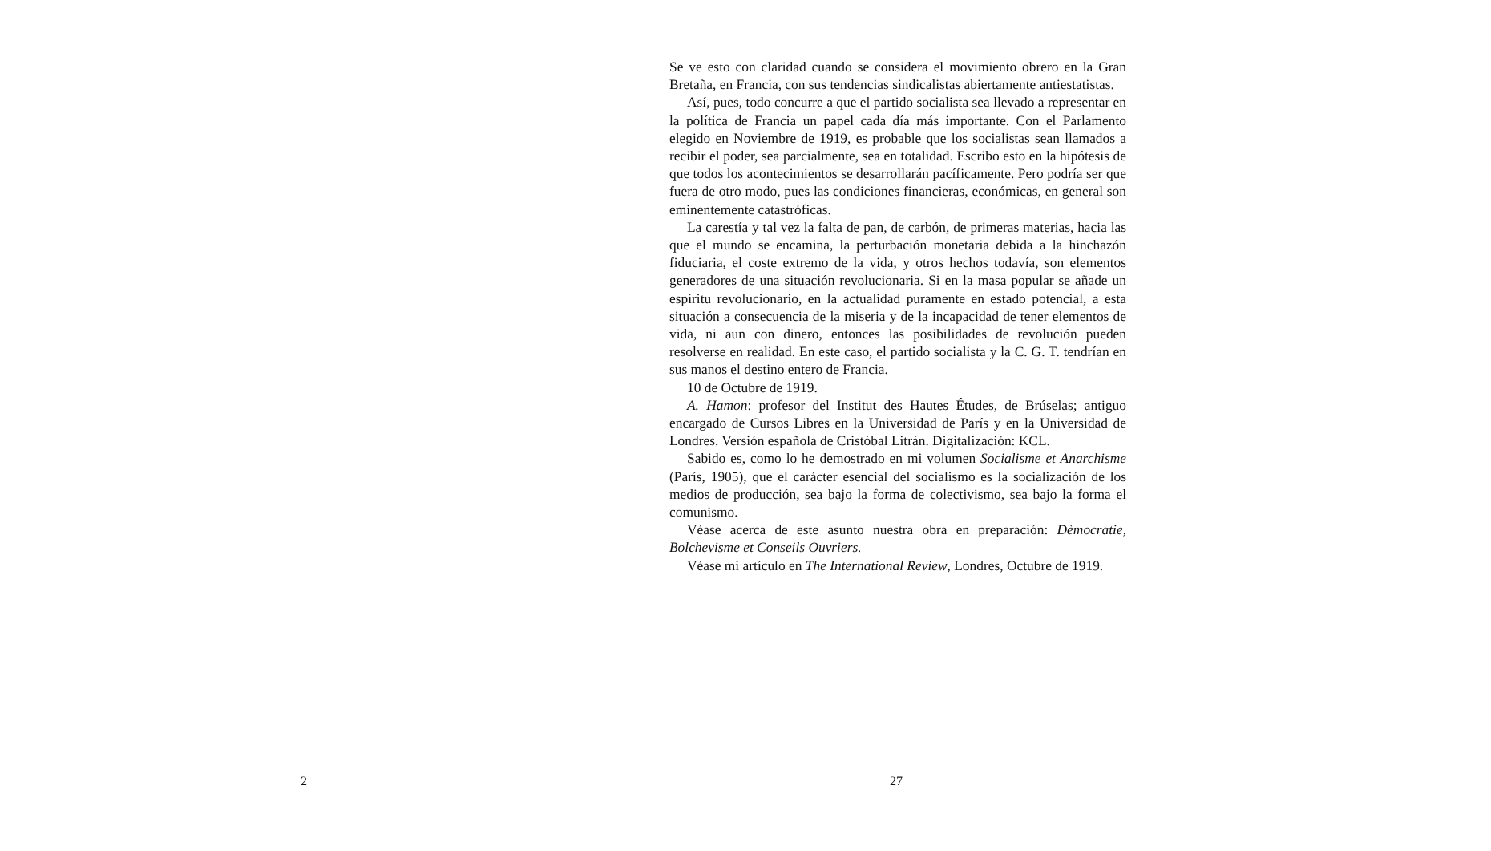2
Se ve esto con claridad cuando se considera el movimiento obrero en la Gran Bretaña, en Francia, con sus tendencias sindicalistas abiertamente antiestatistas.
Así, pues, todo concurre a que el partido socialista sea llevado a representar en la política de Francia un papel cada día más importante. Con el Parlamento elegido en Noviembre de 1919, es probable que los socialistas sean llamados a recibir el poder, sea parcialmente, sea en totalidad. Escribo esto en la hipótesis de que todos los acontecimientos se desarrollarán pacíficamente. Pero podría ser que fuera de otro modo, pues las condiciones financieras, económicas, en general son eminentemente catastróficas.
La carestía y tal vez la falta de pan, de carbón, de primeras materias, hacia las que el mundo se encamina, la perturbación monetaria debida a la hinchazón fiduciaria, el coste extremo de la vida, y otros hechos todavía, son elementos generadores de una situación revolucionaria. Si en la masa popular se añade un espíritu revolucionario, en la actualidad puramente en estado potencial, a esta situación a consecuencia de la miseria y de la incapacidad de tener elementos de vida, ni aun con dinero, entonces las posibilidades de revolución pueden resolverse en realidad. En este caso, el partido socialista y la C. G. T. tendrían en sus manos el destino entero de Francia.
10 de Octubre de 1919.
A. Hamon: profesor del Institut des Hautes Études, de Brúselas; antiguo encargado de Cursos Libres en la Universidad de París y en la Universidad de Londres. Versión española de Cristóbal Litrán. Digitalización: KCL.
Sabido es, como lo he demostrado en mi volumen Socialisme et Anarchisme (París, 1905), que el carácter esencial del socialismo es la socialización de los medios de producción, sea bajo la forma de colectivismo, sea bajo la forma el comunismo.
Véase acerca de este asunto nuestra obra en preparación: Dèmocratie, Bolchevisme et Conseils Ouvriers.
Véase mi artículo en The International Review, Londres, Octubre de 1919.
27